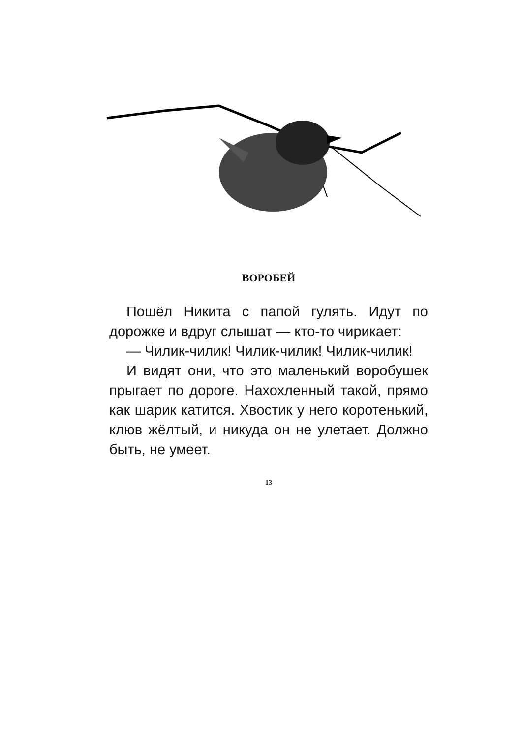ВОРОБЕЙ
Пошёл Никита с папой гулять. Идут по дорожке и вдруг слышат — кто-то чирикает:
— Чилик-чилик! Чилик-чилик! Чилик-чилик!
И видят они, что это маленький воробушек прыгает по дороге. Нахохленный такой, прямо как шарик катится. Хвостик у него коротенький, клюв жёлтый, и никуда он не улетает. Должно быть, не умеет.
13